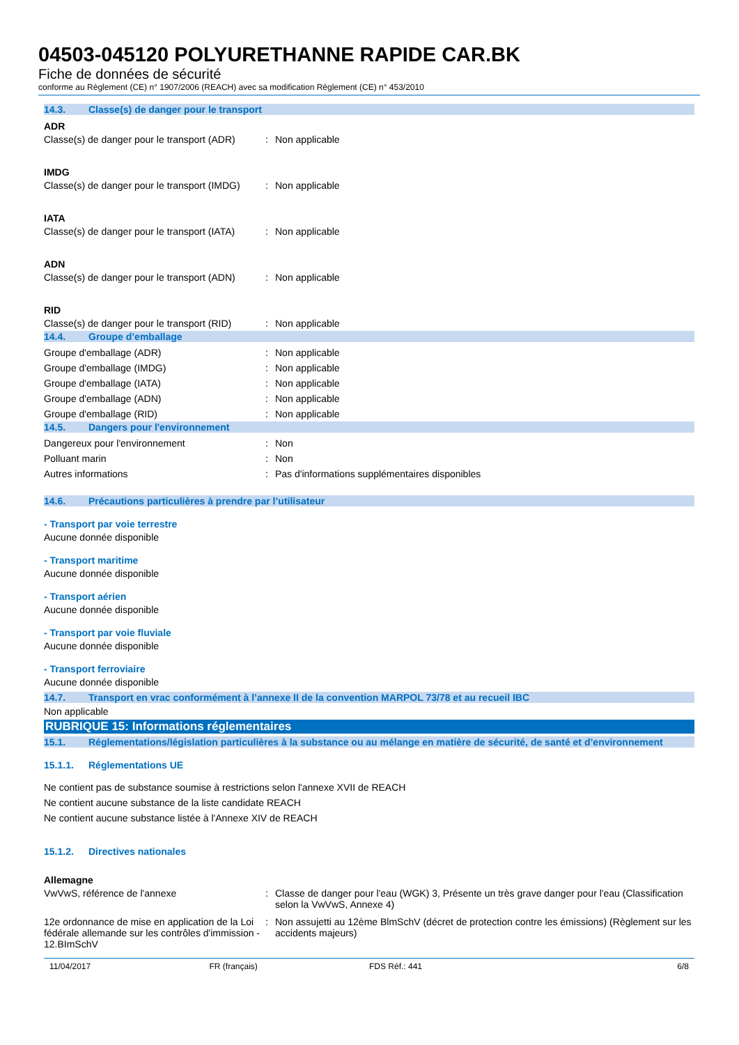04503-045120 POLYURETHANNE RAPIDE CAR.BK
Fiche de données de sécurité
conforme au Règlement (CE) n° 1907/2006 (REACH) avec sa modification Règlement (CE) n° 453/2010
14.3. Classe(s) de danger pour le transport
ADR
Classe(s) de danger pour le transport (ADR): Non applicable
IMDG
Classe(s) de danger pour le transport (IMDG): Non applicable
IATA
Classe(s) de danger pour le transport (IATA): Non applicable
ADN
Classe(s) de danger pour le transport (ADN): Non applicable
RID
Classe(s) de danger pour le transport (RID): Non applicable
14.4. Groupe d’emballage
Groupe d'emballage (ADR): Non applicable
Groupe d'emballage (IMDG): Non applicable
Groupe d'emballage (IATA): Non applicable
Groupe d'emballage (ADN): Non applicable
Groupe d'emballage (RID): Non applicable
14.5. Dangers pour l'environnement
Dangereux pour l'environnement: Non
Polluant marin: Non
Autres informations: Pas d'informations supplémentaires disponibles
14.6. Précautions particulières à prendre par l’utilisateur
- Transport par voie terrestre
Aucune donnée disponible
- Transport maritime
Aucune donnée disponible
- Transport aérien
Aucune donnée disponible
- Transport par voie fluviale
Aucune donnée disponible
- Transport ferroviaire
Aucune donnée disponible
14.7. Transport en vrac conformément à l’annexe II de la convention MARPOL 73/78 et au recueil IBC
Non applicable
RUBRIQUE 15: Informations réglementaires
15.1. Réglementations/législation particulières à la substance ou au mélange en matière de sécurité, de santé et d’environnement
15.1.1. Réglementations UE
Ne contient pas de substance soumise à restrictions selon l'annexe XVII de REACH
Ne contient aucune substance de la liste candidate REACH
Ne contient aucune substance listée à l'Annexe XIV de REACH
15.1.2. Directives nationales
Allemagne
VwVwS, référence de l'annexe: Classe de danger pour l'eau (WGK) 3, Présente un très grave danger pour l'eau (Classification selon la VwVwS, Annexe 4)
12e ordonnance de mise en application de la Loi fédérale allemande sur les contrôles d'immission - 12.BImSchV: Non assujetti au 12ème BlmSchV (décret de protection contre les émissions) (Règlement sur les accidents majeurs)
11/04/2017 FR (français) FDS Réf.: 441 6/8